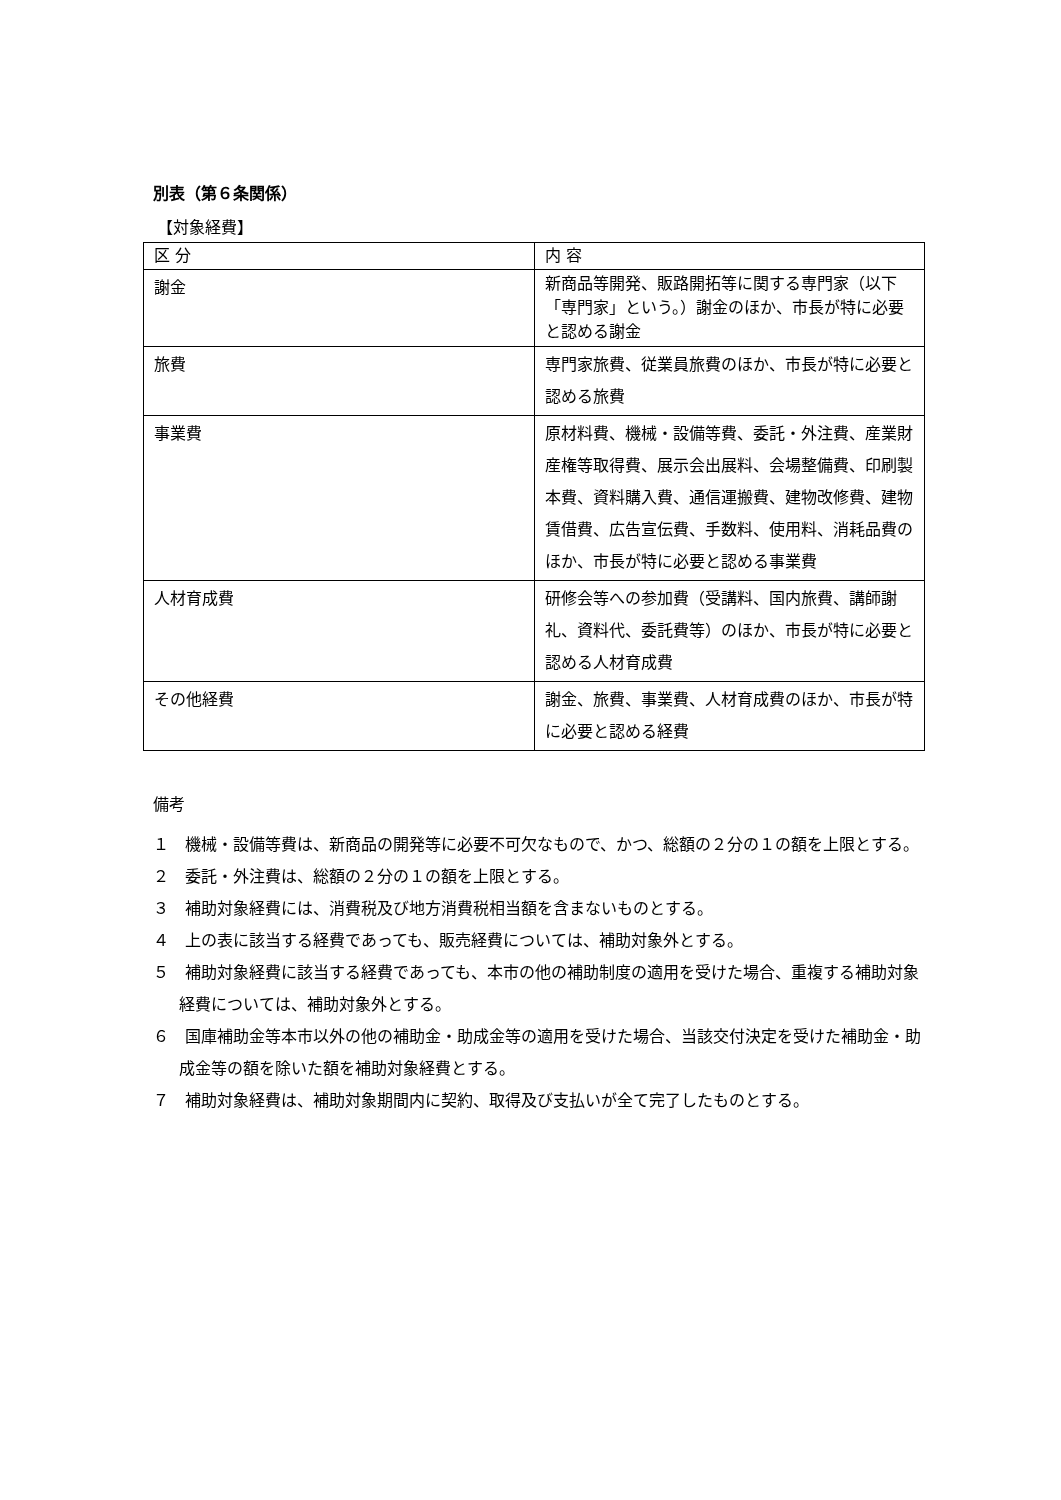別表（第６条関係）
【対象経費】
| 区 分 | 内 容 |
| --- | --- |
| 謝金 | 新商品等開発、販路開拓等に関する専門家（以下「専門家」という。）謝金のほか、市長が特に必要と認める謝金 |
| 旅費 | 専門家旅費、従業員旅費のほか、市長が特に必要と認める旅費 |
| 事業費 | 原材料費、機械・設備等費、委託・外注費、産業財産権等取得費、展示会出展料、会場整備費、印刷製本費、資料購入費、通信運搬費、建物改修費、建物賃借費、広告宣伝費、手数料、使用料、消耗品費のほか、市長が特に必要と認める事業費 |
| 人材育成費 | 研修会等への参加費（受講料、国内旅費、講師謝礼、資料代、委託費等）のほか、市長が特に必要と認める人材育成費 |
| その他経費 | 謝金、旅費、事業費、人材育成費のほか、市長が特に必要と認める経費 |
備考
１　機械・設備等費は、新商品の開発等に必要不可欠なもので、かつ、総額の２分の１の額を上限とする。
２　委託・外注費は、総額の２分の１の額を上限とする。
３　補助対象経費には、消費税及び地方消費税相当額を含まないものとする。
４　上の表に該当する経費であっても、販売経費については、補助対象外とする。
５　補助対象経費に該当する経費であっても、本市の他の補助制度の適用を受けた場合、重複する補助対象経費については、補助対象外とする。
６　国庫補助金等本市以外の他の補助金・助成金等の適用を受けた場合、当該交付決定を受けた補助金・助成金等の額を除いた額を補助対象経費とする。
７　補助対象経費は、補助対象期間内に契約、取得及び支払いが全て完了したものとする。